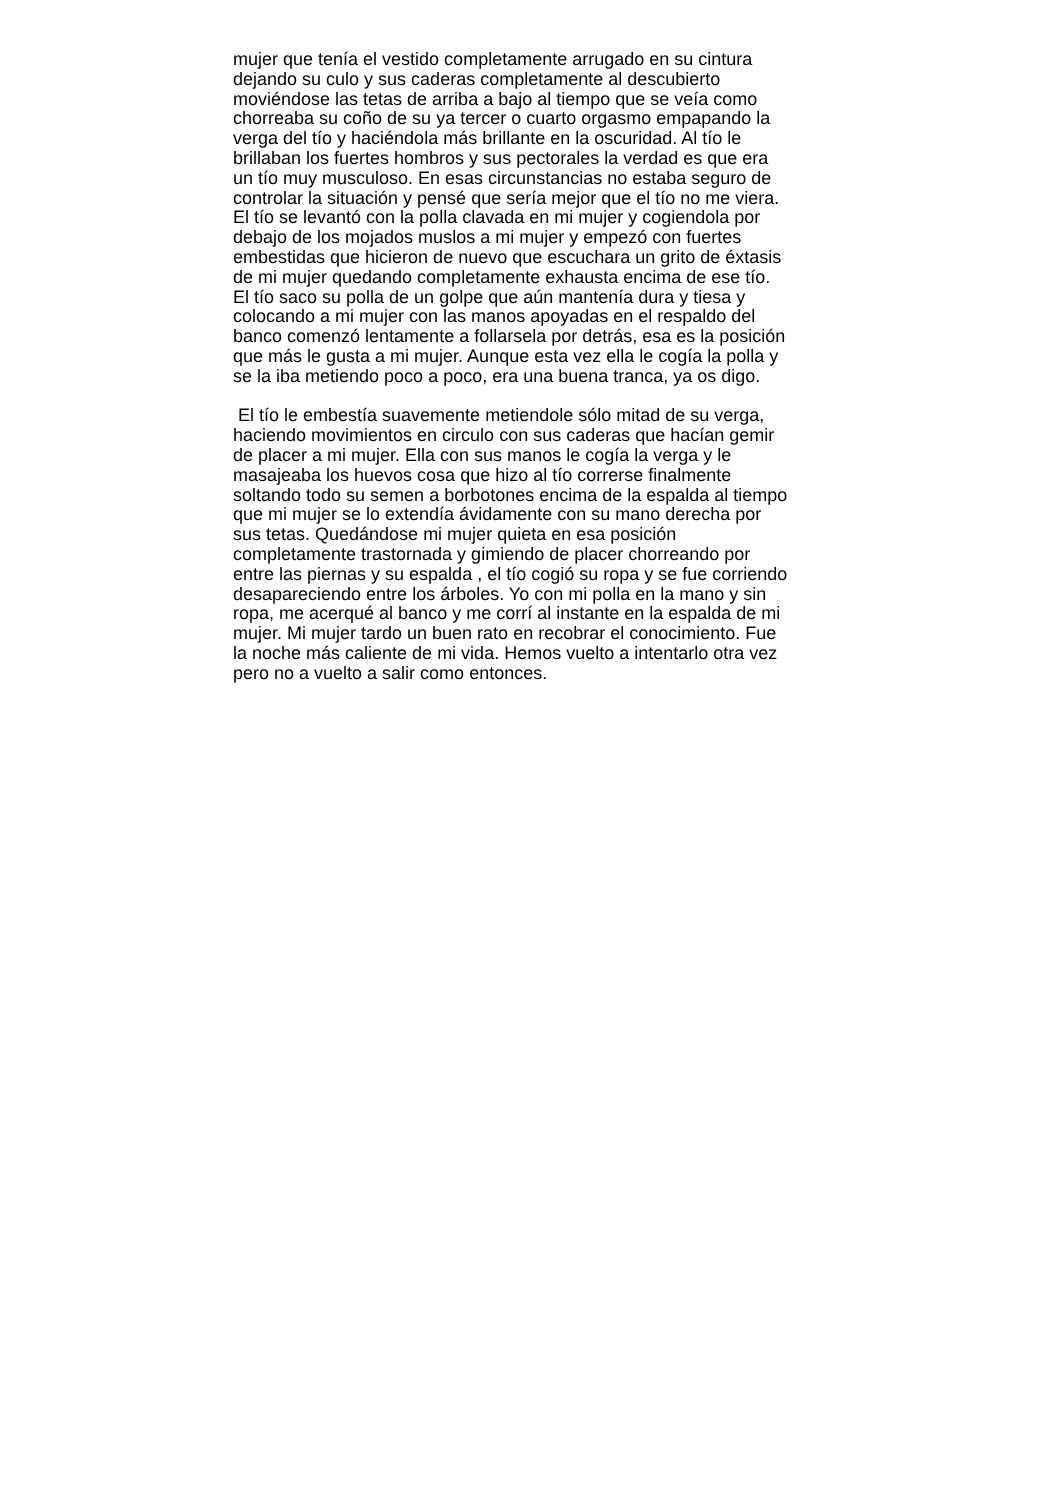mujer que tenía el vestido completamente arrugado en su cintura
dejando su culo y sus caderas completamente al descubierto
moviéndose las tetas de arriba a bajo al tiempo que se veía como
chorreaba su coño de su ya tercer o cuarto orgasmo empapando la
verga del tío y haciéndola más brillante en la oscuridad. Al tío le
brillaban los fuertes hombros y sus pectorales la verdad es que era
un tío muy musculoso. En esas circunstancias no estaba seguro de
controlar la situación y pensé que sería mejor que el tío no me viera.
El tío se levantó con la polla clavada en mi mujer y cogiendola por
debajo de los mojados muslos a mi mujer y empezó con fuertes
embestidas que hicieron de nuevo que escuchara un grito de éxtasis
de mi mujer quedando completamente exhausta encima de ese tío.
El tío saco su polla de un golpe que aún mantenía dura y tiesa y
colocando a mi mujer con las manos apoyadas en el respaldo del
banco comenzó lentamente a follarsela por detrás, esa es la posición
que más le gusta a mi mujer. Aunque esta vez ella le cogía la polla y
se la iba metiendo poco a poco, era una buena tranca, ya os digo.
El tío le embestía suavemente metiendole sólo mitad de su verga,
haciendo movimientos en circulo con sus caderas que hacían gemir
de placer a mi mujer. Ella con sus manos le cogía la verga y le
masajeaba los huevos cosa que hizo al tío correrse finalmente
soltando todo su semen a borbotones encima de la espalda al tiempo
que mi mujer se lo extendía ávidamente con su mano derecha por
sus tetas. Quedándose mi mujer quieta en esa posición
completamente trastornada y gimiendo de placer chorreando por
entre las piernas y su espalda , el tío cogió su ropa y se fue corriendo
desapareciendo entre los árboles. Yo con mi polla en la mano y sin
ropa, me acerqué al banco y me corrí al instante en la espalda de mi
mujer. Mi mujer tardo un buen rato en recobrar el conocimiento. Fue
la noche más caliente de mi vida. Hemos vuelto a intentarlo otra vez
pero no a vuelto a salir como entonces.